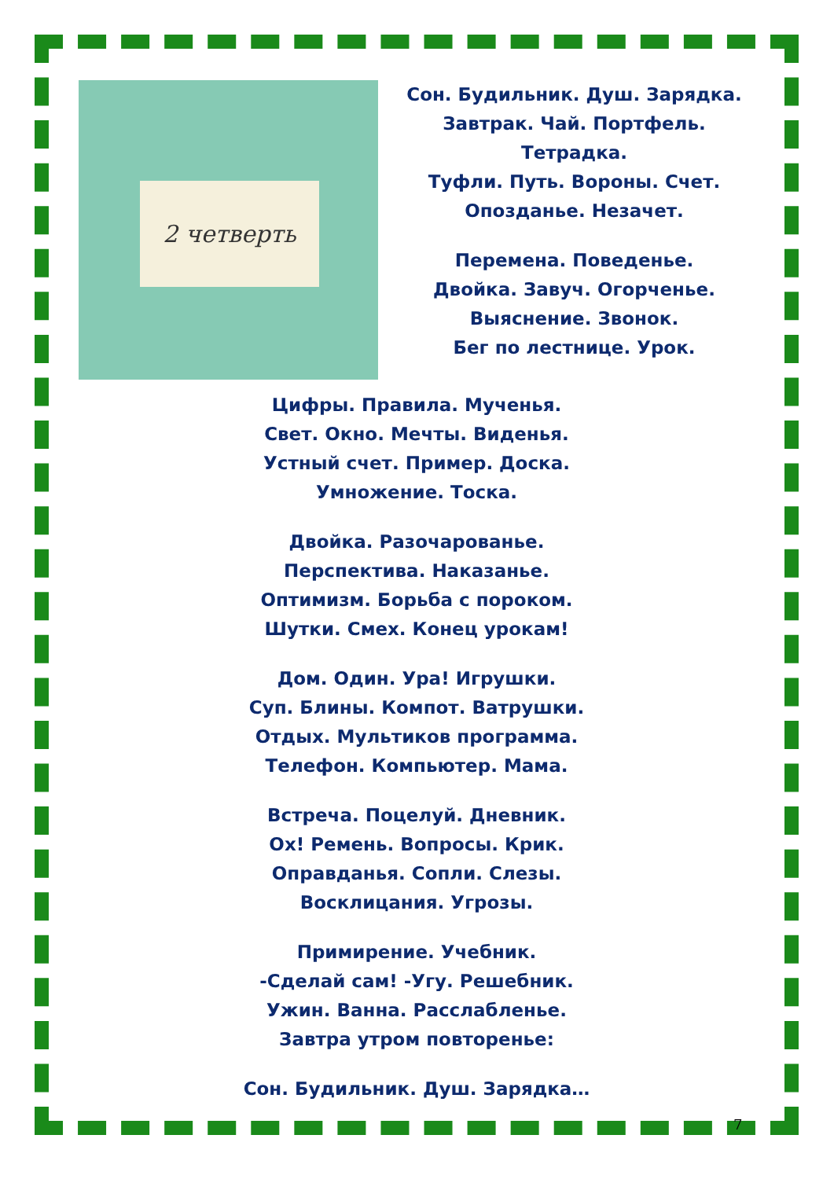2 четверть
Сон. Будильник. Душ. Зарядка.
Завтрак. Чай. Портфель.
Тетрадка.
Туфли. Путь. Вороны. Счет.
Опозданье. Незачет.
Перемена. Поведенье.
Двойка. Завуч. Огорченье.
Выяснение. Звонок.
Бег по лестнице. Урок.
Цифры. Правила. Мученья.
Свет. Окно. Мечты. Виденья.
Устный счет. Пример. Доска.
Умножение. Тоска.
Двойка. Разочарованье.
Перспектива. Наказанье.
Оптимизм. Борьба с пороком.
Шутки. Смех. Конец урокам!
Дом. Один. Ура! Игрушки.
Суп. Блины. Компот. Ватрушки.
Отдых. Мультиков программа.
Телефон. Компьютер. Мама.
Встреча. Поцелуй. Дневник.
Ох! Ремень. Вопросы. Крик.
Оправданья. Сопли. Слезы.
Восклицания. Угрозы.
Примирение. Учебник.
-Сделай сам! -Угу. Решебник.
Ужин. Ванна. Расслабленье.
Завтра утром повторенье:
Сон. Будильник. Душ. Зарядка…
7